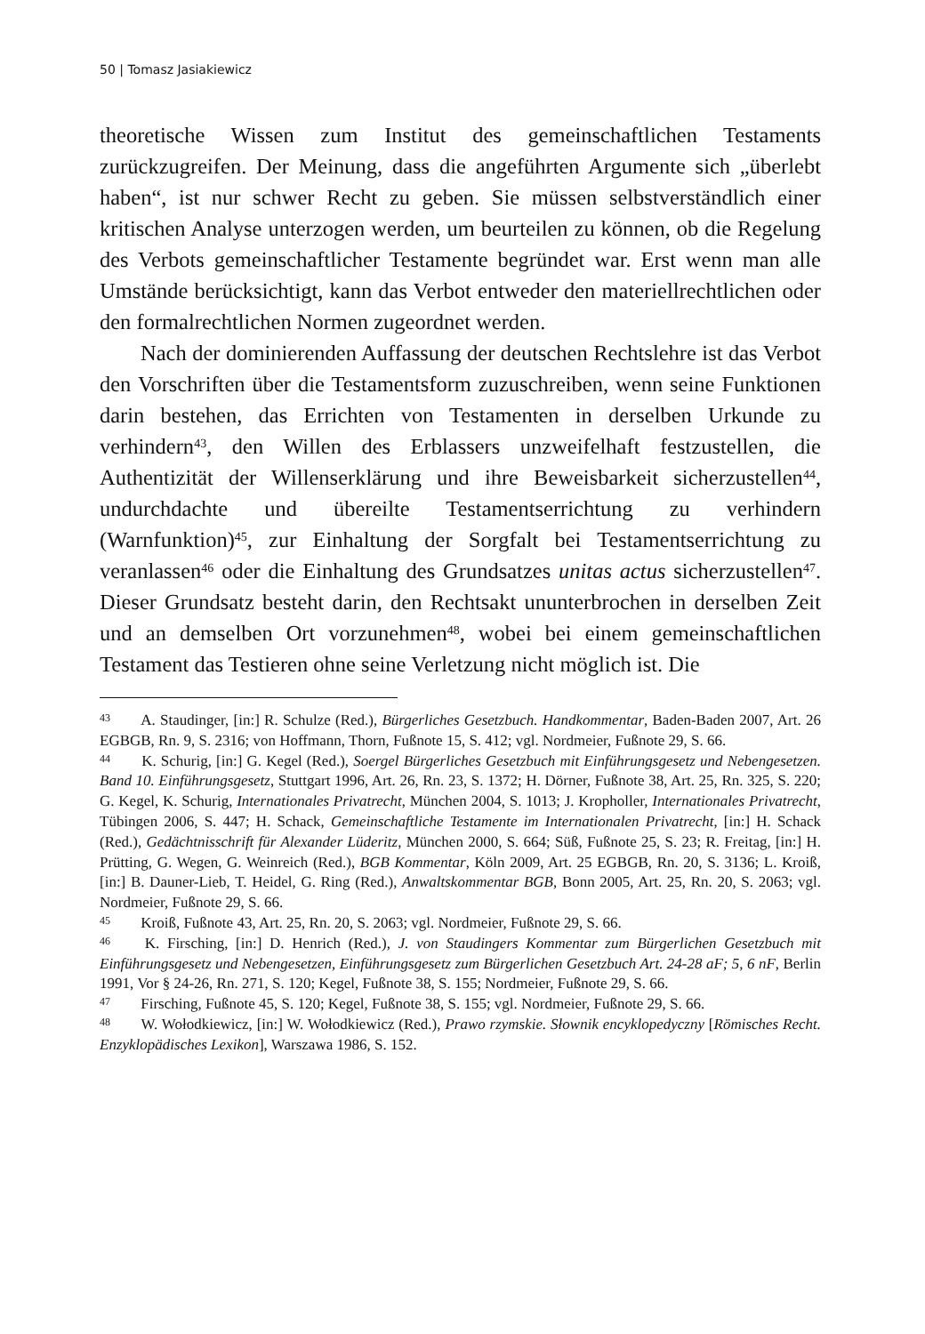50 | Tomasz Jasiakiewicz
theoretische Wissen zum Institut des gemeinschaftlichen Testaments zurückzugreifen. Der Meinung, dass die angeführten Argumente sich „überlebt haben“, ist nur schwer Recht zu geben. Sie müssen selbstverständlich einer kritischen Analyse unterzogen werden, um beurteilen zu können, ob die Regelung des Verbots gemeinschaftlicher Testamente begründet war. Erst wenn man alle Umstände berücksichtigt, kann das Verbot entweder den materiellrechtlichen oder den formalrechtlichen Normen zugeordnet werden.
Nach der dominierenden Auffassung der deutschen Rechtslehre ist das Verbot den Vorschriften über die Testamentsform zuzuschreiben, wenn seine Funktionen darin bestehen, das Errichten von Testamenten in derselben Urkunde zu verhindern<sup>43</sup>, den Willen des Erblassers unzweifelhaft festzustellen, die Authentizität der Willenserklärung und ihre Beweisbarkeit sicherzustellen<sup>44</sup>, undurchdachte und übereilte Testamentserrichtung zu verhindern (Warnfunktion)<sup>45</sup>, zur Einhaltung der Sorgfalt bei Testamentserrichtung zu veranlassen<sup>46</sup> oder die Einhaltung des Grundsatzes unitas actus sicherzustellen<sup>47</sup>. Dieser Grundsatz besteht darin, den Rechtsakt ununterbrochen in derselben Zeit und an demselben Ort vorzunehmen<sup>48</sup>, wobei bei einem gemeinschaftlichen Testament das Testieren ohne seine Verletzung nicht möglich ist. Die
<sup>43</sup> A. Staudinger, [in:] R. Schulze (Red.), Bürgerliches Gesetzbuch. Handkommentar, Baden-Baden 2007, Art. 26 EGBGB, Rn. 9, S. 2316; von Hoffmann, Thorn, Fußnote 15, S. 412; vgl. Nordmeier, Fußnote 29, S. 66.
<sup>44</sup> K. Schurig, [in:] G. Kegel (Red.), Soergel Bürgerliches Gesetzbuch mit Einführungsgesetz und Nebengesetzen. Band 10. Einführungsgesetz, Stuttgart 1996, Art. 26, Rn. 23, S. 1372; H. Dörner, Fußnote 38, Art. 25, Rn. 325, S. 220; G. Kegel, K. Schurig, Internationales Privatrecht, München 2004, S. 1013; J. Kropholler, Internationales Privatrecht, Tübingen 2006, S. 447; H. Schack, Gemeinschaftliche Testamente im Internationalen Privatrecht, [in:] H. Schack (Red.), Gedächtnisschrift für Alexander Lüderitz, München 2000, S. 664; Süß, Fußnote 25, S. 23; R. Freitag, [in:] H. Prütting, G. Wegen, G. Weinreich (Red.), BGB Kommentar, Köln 2009, Art. 25 EGBGB, Rn. 20, S. 3136; L. Kroiß, [in:] B. Dauner-Lieb, T. Heidel, G. Ring (Red.), Anwaltskommentar BGB, Bonn 2005, Art. 25, Rn. 20, S. 2063; vgl. Nordmeier, Fußnote 29, S. 66.
<sup>45</sup> Kroiß, Fußnote 43, Art. 25, Rn. 20, S. 2063; vgl. Nordmeier, Fußnote 29, S. 66.
<sup>46</sup> K. Firsching, [in:] D. Henrich (Red.), J. von Staudingers Kommentar zum Bürgerlichen Gesetzbuch mit Einführungsgesetz und Nebengesetzen, Einführungsgesetz zum Bürgerlichen Gesetzbuch Art. 24-28 aF; 5, 6 nF, Berlin 1991, Vor § 24-26, Rn. 271, S. 120; Kegel, Fußnote 38, S. 155; Nordmeier, Fußnote 29, S. 66.
<sup>47</sup> Firsching, Fußnote 45, S. 120; Kegel, Fußnote 38, S. 155; vgl. Nordmeier, Fußnote 29, S. 66.
<sup>48</sup> W. Wołodkiewicz, [in:] W. Wołodkiewicz (Red.), Prawo rzymskie. Słownik encyklopedyczny [Römisches Recht. Enzyklopädisches Lexikon], Warszawa 1986, S. 152.